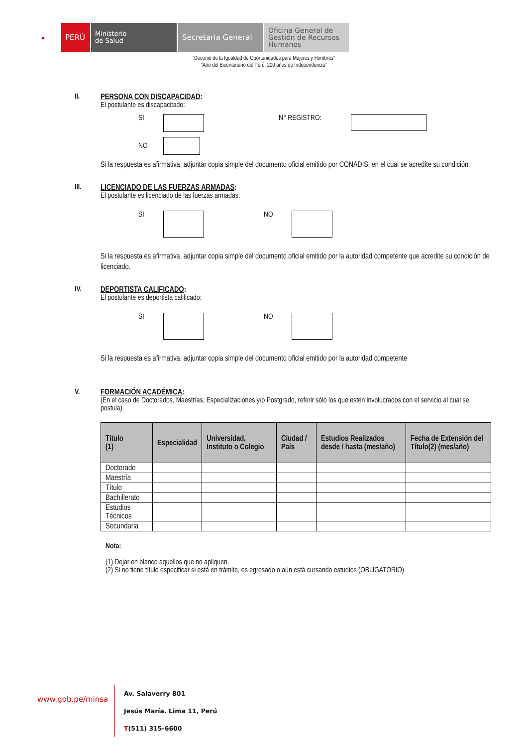▲
PERÚ
Ministerio
de Salud
Secretaría General
Oficina General de Gestión de Recursos Humanos
“Decenio de la Igualdad de Oportunidades para Mujeres y Hombres”
“Año del Bicentenario del Perú: 200 años de Independencia”
II. PERSONA CON DISCAPACIDAD:
El postulante es discapacitado:
SI N° REGISTRO:
NO
Si la respuesta es afirmativa, adjuntar copia simple del documento oficial emitido por CONADIS, en el cual se acredite su condición.
III. LICENCIADO DE LAS FUERZAS ARMADAS:
El postulante es licenciado de las fuerzas armadas:
SI NO
Si la respuesta es afirmativa, adjuntar copia simple del documento oficial emitido por la autoridad competente que acredite su condición de licenciado.
IV. DEPORTISTA CALIFICADO:
El postulante es deportista calificado:
SI NO
Si la respuesta es afirmativa, adjuntar copia simple del documento oficial emitido por la autoridad competente
V. FORMACIÓN ACADÉMICA:
(En el caso de Doctorados, Maestrías, Especializaciones y/o Postgrado, referir sólo los que estén involucrados con el servicio al cual se postula).
| Título (1) | Especialidad | Universidad, Instituto o Colegio | Ciudad / País | Estudios Realizados desde / hasta (mes/año) | Fecha de Extensión del Título(2) (mes/año) |
| --- | --- | --- | --- | --- | --- |
| Doctorado | | | | | |
| Maestría | | | | | |
| Título | | | | | |
| Bachillerato | | | | | |
| Estudios Técnicos | | | | | |
| Secundaria | | | | | |
Nota:
(1) Dejar en blanco aquellos que no apliquen.
(2) Si no tiene título especificar si está en trámite, es egresado o aún está cursando estudios (OBLIGATORIO)
www.gob.pe/minsa
Av. Salaverry 801
Jesús María. Lima 11, Perú
T(511) 315-6600